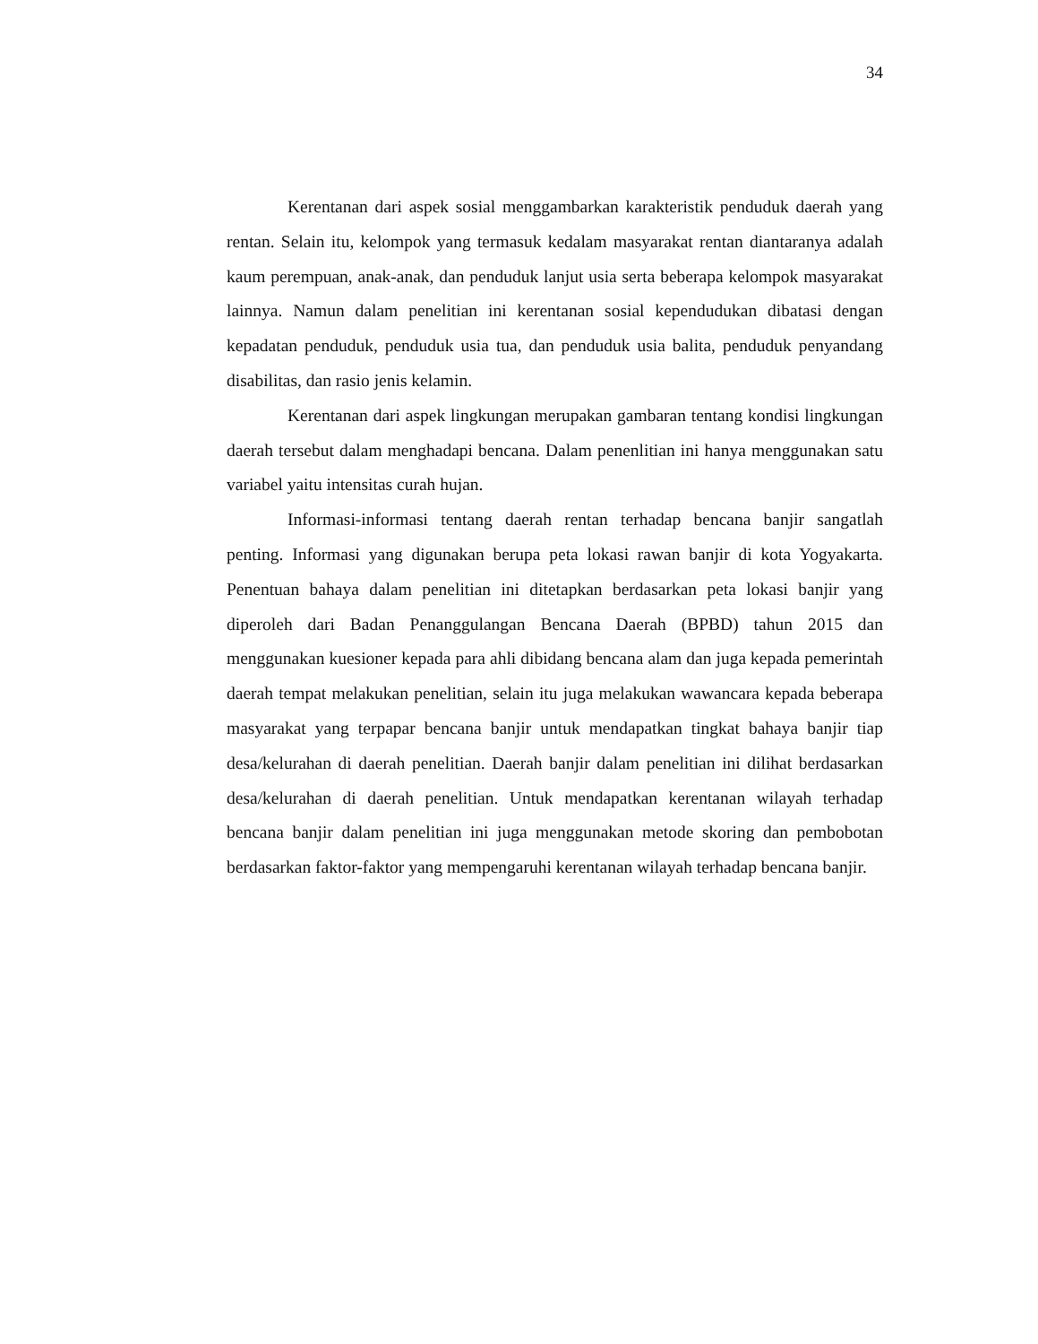34
Kerentanan dari aspek sosial menggambarkan karakteristik penduduk daerah yang rentan. Selain itu, kelompok yang termasuk kedalam masyarakat rentan diantaranya adalah kaum perempuan, anak-anak, dan penduduk lanjut usia serta beberapa kelompok masyarakat lainnya. Namun dalam penelitian ini kerentanan sosial kependudukan dibatasi dengan kepadatan penduduk, penduduk usia tua, dan penduduk usia balita, penduduk penyandang disabilitas, dan rasio jenis kelamin.
Kerentanan dari aspek lingkungan merupakan gambaran tentang kondisi lingkungan daerah tersebut dalam menghadapi bencana. Dalam penenlitian ini hanya menggunakan satu variabel yaitu intensitas curah hujan.
Informasi-informasi tentang daerah rentan terhadap bencana banjir sangatlah penting. Informasi yang digunakan berupa peta lokasi rawan banjir di kota Yogyakarta. Penentuan bahaya dalam penelitian ini ditetapkan berdasarkan peta lokasi banjir yang diperoleh dari Badan Penanggulangan Bencana Daerah (BPBD) tahun 2015 dan menggunakan kuesioner kepada para ahli dibidang bencana alam dan juga kepada pemerintah daerah tempat melakukan penelitian, selain itu juga melakukan wawancara kepada beberapa masyarakat yang terpapar bencana banjir untuk mendapatkan tingkat bahaya banjir tiap desa/kelurahan di daerah penelitian. Daerah banjir dalam penelitian ini dilihat berdasarkan desa/kelurahan di daerah penelitian. Untuk mendapatkan kerentanan wilayah terhadap bencana banjir dalam penelitian ini juga menggunakan metode skoring dan pembobotan berdasarkan faktor-faktor yang mempengaruhi kerentanan wilayah terhadap bencana banjir.